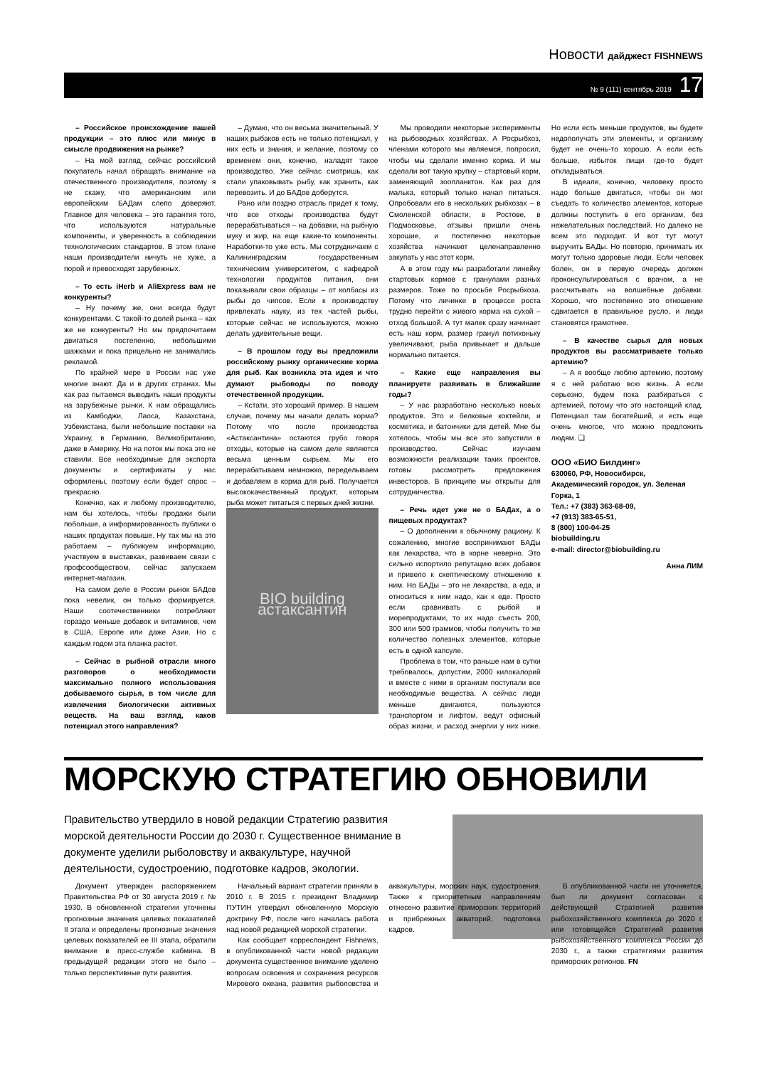Новости дайджест FISHNEWS
№ 9 (111) сентябрь 2019 17
– Российское происхождение вашей продукции – это плюс или минус в смысле продвижения на рынке?
– На мой взгляд, сейчас российский покупатель начал обращать внимание на отечественного производителя, поэтому я не скажу, что американским или европейским БАДам слепо доверяют. Главное для человека – это гарантия того, что используются натуральные компоненты, и уверенность в соблюдении технологических стандартов. В этом плане наши производители ничуть не хуже, а порой и превосходят зарубежных.
– То есть iHerb и AliExpress вам не конкуренты?
– Ну почему же, они всегда будут конкурентами. С такой-то долей рынка – как же не конкуренты? Но мы предпочитаем двигаться постепенно, небольшими шажками и пока прицельно не занимались рекламой.
По крайней мере в России нас уже многие знают. Да и в других странах. Мы как раз пытаемся выводить наши продукты на зарубежные рынки. К нам обращались из Камбоджи, Лаоса, Казахстана, Узбекистана, были небольшие поставки на Украину, в Германию, Великобританию, даже в Америку. Но на поток мы пока это не ставили. Все необходимые для экспорта документы и сертификаты у нас оформлены, поэтому если будет спрос – прекрасно.
Конечно, как и любому производителю, нам бы хотелось, чтобы продажи были побольше, а информированность публики о наших продуктах повыше. Ну так мы на это работаем – публикуем информацию, участвуем в выставках, развиваем связи с профсообществом, сейчас запускаем интернет-магазин.
На самом деле в России рынок БАДов пока невелик, он только формируется. Наши соотечественники потребляют гораздо меньше добавок и витаминов, чем в США, Европе или даже Азии. Но с каждым годом эта планка растет.
– Сейчас в рыбной отрасли много разговоров о необходимости максимально полного использования добываемого сырья, в том числе для извлечения биологически активных веществ. На ваш взгляд, каков потенциал этого направления?
– Думаю, что он весьма значительный. У наших рыбаков есть не только потенциал, у них есть и знания, и желание, поэтому со временем они, конечно, наладят такое производство. Уже сейчас смотришь, как стали упаковывать рыбу, как хранить, как перевозить. И до БАДов доберутся.
Рано или поздно отрасль придет к тому, что все отходы производства будут перерабатываться – на добавки, на рыбную муку и жир, на еще какие-то компоненты. Наработки-то уже есть. Мы сотрудничаем с Калининградским государственным техническим университетом, с кафедрой технологии продуктов питания, они показывали свои образцы – от колбасы из рыбы до чипсов. Если к производству привлекать науку, из тех частей рыбы, которые сейчас не используются, можно делать удивительные вещи.
– В прошлом году вы предложили российскому рынку органические корма для рыб. Как возникла эта идея и что думают рыбоводы по поводу отечественной продукции.
– Кстати, это хороший пример. В нашем случае, почему мы начали делать корма? Потому что после производства «Астаксантина» остаются грубо говоря отходы, которые на самом деле являются весьма ценным сырьем. Мы его перерабатываем немножко, переделываем и добавляем в корма для рыб. Получается высококачественный продукт, которым рыба может питаться с первых дней жизни.
BIO building астаксантин
Мы проводили некоторые эксперименты на рыбоводных хозяйствах. А Росрыбхоз, членами которого мы являемся, попросил, чтобы мы сделали именно корма. И мы сделали вот такую крупку – стартовый корм, заменяющий зоопланктон. Как раз для малька, который только начал питаться. Опробовали его в нескольких рыбхозах – в Смоленской области, в Ростове, в Подмосковье, отзывы пришли очень хорошие, и постепенно некоторые хозяйства начинают целенаправленно закупать у нас этот корм.
А в этом году мы разработали линейку стартовых кормов с гранулами разных размеров. Тоже по просьбе Росрыбхоза. Потому что личинке в процессе роста трудно перейти с живого корма на сухой – отход большой. А тут малек сразу начинает есть наш корм, размер гранул потихоньку увеличивают, рыба привыкает и дальше нормально питается.
– Какие еще направления вы планируете развивать в ближайшие годы?
– У нас разработано несколько новых продуктов. Это и белковые коктейли, и косметика, и батончики для детей. Мне бы хотелось, чтобы мы все это запустили в производство. Сейчас изучаем возможности реализации таких проектов, готовы рассмотреть предложения инвесторов. В принципе мы открыты для сотрудничества.
– Речь идет уже не о БАДах, а о пищевых продуктах?
– О дополнении к обычному рациону. К сожалению, многие воспринимают БАДы как лекарства, что в корне неверно. Это сильно испортило репутацию всех добавок и привело к скептическому отношению к ним. Но БАДы – это не лекарства, а еда, и относиться к ним надо, как к еде. Просто если сравнивать с рыбой и морепродуктами, то их надо съесть 200, 300 или 500 граммов, чтобы получить то же количество полезных элементов, которые есть в одной капсуле.
Проблема в том, что раньше нам в сутки требовалось, допустим, 2000 килокалорий и вместе с ними в организм поступали все необходимые вещества. А сейчас люди меньше двигаются, пользуются транспортом и лифтом, ведут офисный образ жизни, и расход энергии у них ниже. Но если есть меньше продуктов, вы будете недополучать эти элементы, и организму будет не очень-то хорошо. А если есть больше, избыток пищи где-то будет откладываться.
В идеале, конечно, человеку просто надо больше двигаться, чтобы он мог съедать то количество элементов, которые должны поступить в его организм, без нежелательных последствий. Но далеко не всем это подходит. И вот тут могут выручить БАДы. Но повторю, принимать их могут только здоровые люди. Если человек болен, он в первую очередь должен проконсультироваться с врачом, а не рассчитывать на волшебные добавки. Хорошо, что постепенно это отношение сдвигается в правильное русло, и люди становятся грамотнее.
– В качестве сырья для новых продуктов вы рассматриваете только артемию?
– А я вообще люблю артемию, поэтому я с ней работаю всю жизнь. А если серьезно, будем пока разбираться с артемией, потому что это настоящий клад. Потенциал там богатейший, и есть еще очень многое, что можно предложить людям. ❑
ООО «БИО Билдинг»
630060, РФ, Новосибирск, Академический городок, ул. Зеленая Горка, 1
Тел.: +7 (383) 363-68-09,
+7 (913) 383-65-51,
8 (800) 100-04-25
biobuilding.ru
e-mail: director@biobuilding.ru
Анна ЛИМ
МОРСКУЮ СТРАТЕГИЮ ОБНОВИЛИ
Правительство утвердило в новой редакции Стратегию развития морской деятельности России до 2030 г. Существенное внимание в документе уделили рыболовству и аквакультуре, научной деятельности, судостроению, подготовке кадров, экологии.
Документ утвержден распоряжением Правительства РФ от 30 августа 2019 г. № 1930. В обновленной стратегии уточнены прогнозные значения целевых показателей II этапа и определены прогнозные значения целевых показателей ее III этапа, обратили внимание в пресс-службе кабмина. В предыдущей редакции этого не было – только перспективные пути развития.
Начальный вариант стратегии приняли в 2010 г. В 2015 г. президент Владимир ПУТИН утвердил обновленную Морскую доктрину РФ, после чего началась работа над новой редакцией морской стратегии.
Как сообщает корреспондент Fishnews, в опубликованной части новой редакции документа существенное внимание уделено вопросам освоения и сохранения ресурсов Мирового океана, развития рыболовства и аквакультуры, морских наук, судостроения. Также к приоритетным направлениям отнесено развитие приморских территорий и прибрежных акваторий, подготовка кадров.
В опубликованной части не уточняется, был ли документ согласован с действующей Стратегией развития рыбохозяйственного комплекса до 2020 г. или готовящейся Стратегией развития рыбохозяйственного комплекса России до 2030 г., а также стратегиями развития приморских регионов. FN